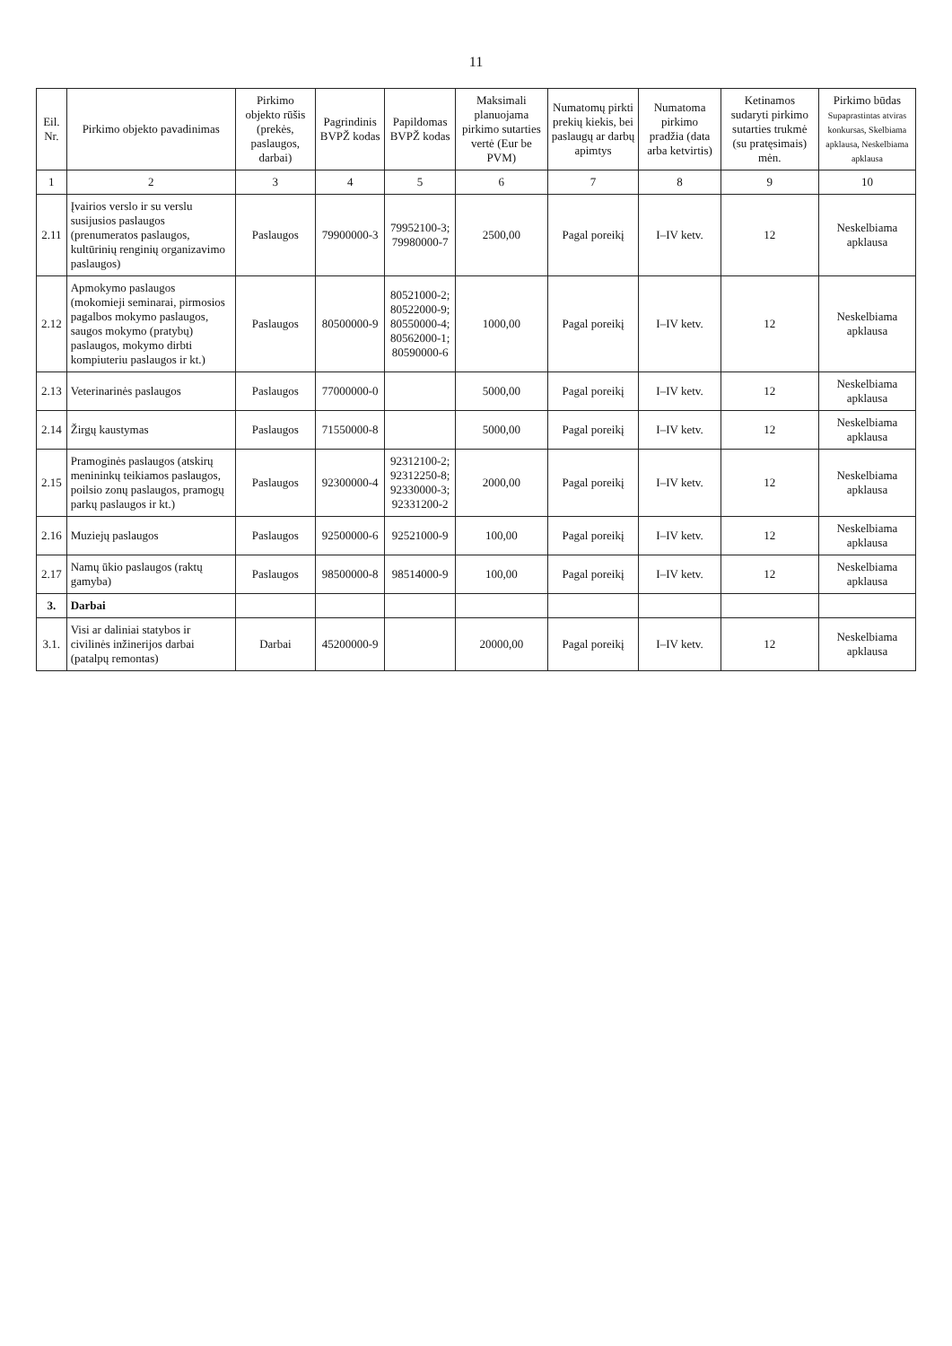11
| Eil. Nr. | Pirkimo objekto pavadinimas | Pirkimo objekto rūšis (prekės, paslaugos, darbai) | Pagrindinis BVPŽ kodas | Papildomas BVPŽ kodas | Maksimali planuojama pirkimo sutarties vertė (Eur be PVM) | Numatomų pirkti prekių kiekis, bei paslaugų ar darbų apimtys | Numatoma pirkimo pradžia (data arba ketvirtis) | Ketinamos sudaryti pirkimo sutarties trukmė (su pratęsimais) mėn. | Pirkimo būdas Supaprastintas atviras konkursas, Skelbiama apklausa, Neskelbiama apklausa |
| --- | --- | --- | --- | --- | --- | --- | --- | --- | --- |
| 1 | 2 | 3 | 4 | 5 | 6 | 7 | 8 | 9 | 10 |
| 2.11 | Įvairios verslo ir su verslu susijusios paslaugos (prenumeratos paslaugos, kultūrinių renginių organizavimo paslaugos) | Paslaugos | 79900000-3 | 79952100-3; 79980000-7 | 2500,00 | Pagal poreikį | I–IV ketv. | 12 | Neskelbiama apklausa |
| 2.12 | Apmokymo paslaugos (mokomieji seminarai, pirmosios pagalbos mokymo paslaugos, saugos mokymo (pratybų) paslaugos, mokymo dirbti kompiuteriu paslaugos ir kt.) | Paslaugos | 80500000-9 | 80521000-2; 80522000-9; 80550000-4; 80562000-1; 80590000-6 | 1000,00 | Pagal poreikį | I–IV ketv. | 12 | Neskelbiama apklausa |
| 2.13 | Veterinarinės paslaugos | Paslaugos | 77000000-0 | | 5000,00 | Pagal poreikį | I–IV ketv. | 12 | Neskelbiama apklausa |
| 2.14 | Žirgų kaustymas | Paslaugos | 71550000-8 | | 5000,00 | Pagal poreikį | I–IV ketv. | 12 | Neskelbiama apklausa |
| 2.15 | Pramoginės paslaugos (atskirų menininkų teikiamos paslaugos, poilsio zonų paslaugos, pramogų parkų paslaugos ir kt.) | Paslaugos | 92300000-4 | 92312100-2; 92312250-8; 92330000-3; 92331200-2 | 2000,00 | Pagal poreikį | I–IV ketv. | 12 | Neskelbiama apklausa |
| 2.16 | Muziejų paslaugos | Paslaugos | 92500000-6 | 92521000-9 | 100,00 | Pagal poreikį | I–IV ketv. | 12 | Neskelbiama apklausa |
| 2.17 | Namų ūkio paslaugos (raktų gamyba) | Paslaugos | 98500000-8 | 98514000-9 | 100,00 | Pagal poreikį | I–IV ketv. | 12 | Neskelbiama apklausa |
| 3. | Darbai | | | | | | | | |
| 3.1. | Visi ar daliniai statybos ir civilinės inžinerijos darbai (patalpų remontas) | Darbai | 45200000-9 | | 20000,00 | Pagal poreikį | I–IV ketv. | 12 | Neskelbiama apklausa |